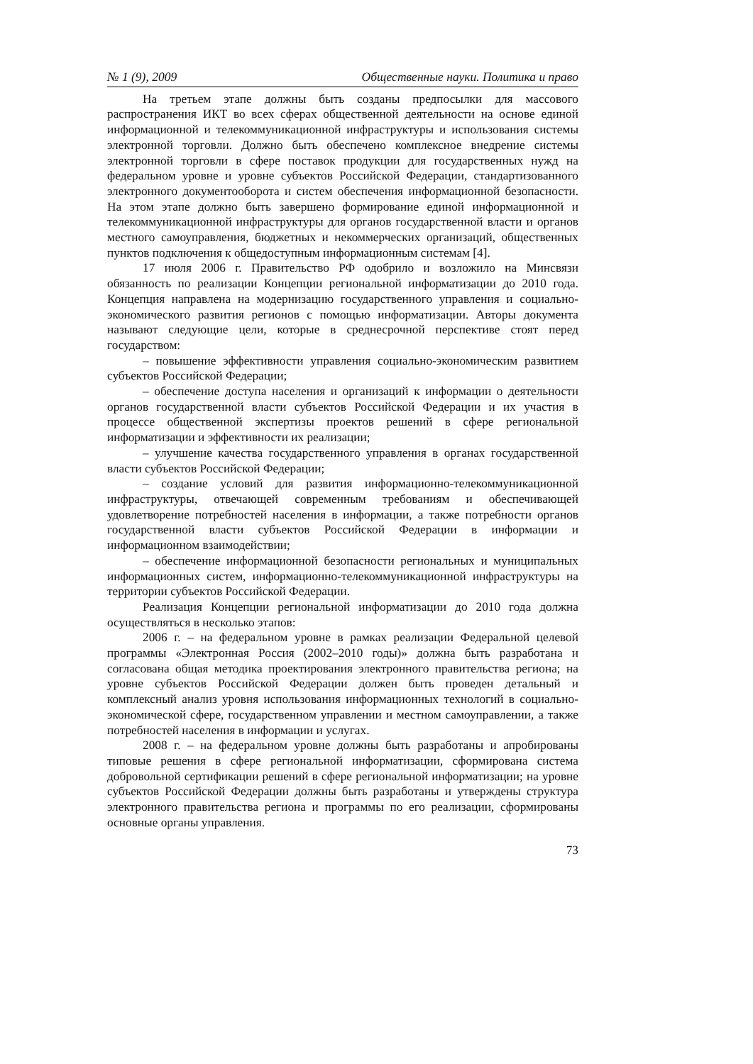№ 1 (9), 2009 Общественные науки. Политика и право
На третьем этапе должны быть созданы предпосылки для массового распространения ИКТ во всех сферах общественной деятельности на основе единой информационной и телекоммуникационной инфраструктуры и использования системы электронной торговли. Должно быть обеспечено комплексное внедрение системы электронной торговли в сфере поставок продукции для государственных нужд на федеральном уровне и уровне субъектов Российской Федерации, стандартизованного электронного документооборота и систем обеспечения информационной безопасности. На этом этапе должно быть завершено формирование единой информационной и телекоммуникационной инфраструктуры для органов государственной власти и органов местного самоуправления, бюджетных и некоммерческих организаций, общественных пунктов подключения к общедоступным информационным системам [4].
17 июля 2006 г. Правительство РФ одобрило и возложило на Минсвязи обязанность по реализации Концепции региональной информатизации до 2010 года. Концепция направлена на модернизацию государственного управления и социально-экономического развития регионов с помощью информатизации. Авторы документа называют следующие цели, которые в среднесрочной перспективе стоят перед государством:
– повышение эффективности управления социально-экономическим развитием субъектов Российской Федерации;
– обеспечение доступа населения и организаций к информации о деятельности органов государственной власти субъектов Российской Федерации и их участия в процессе общественной экспертизы проектов решений в сфере региональной информатизации и эффективности их реализации;
– улучшение качества государственного управления в органах государственной власти субъектов Российской Федерации;
– создание условий для развития информационно-телекоммуникационной инфраструктуры, отвечающей современным требованиям и обеспечивающей удовлетворение потребностей населения в информации, а также потребности органов государственной власти субъектов Российской Федерации в информации и информационном взаимодействии;
– обеспечение информационной безопасности региональных и муниципальных информационных систем, информационно-телекоммуникационной инфраструктуры на территории субъектов Российской Федерации.
Реализация Концепции региональной информатизации до 2010 года должна осуществляться в несколько этапов:
2006 г. – на федеральном уровне в рамках реализации Федеральной целевой программы «Электронная Россия (2002–2010 годы)» должна быть разработана и согласована общая методика проектирования электронного правительства региона; на уровне субъектов Российской Федерации должен быть проведен детальный и комплексный анализ уровня использования информационных технологий в социально-экономической сфере, государственном управлении и местном самоуправлении, а также потребностей населения в информации и услугах.
2008 г. – на федеральном уровне должны быть разработаны и апробированы типовые решения в сфере региональной информатизации, сформирована система добровольной сертификации решений в сфере региональной информатизации; на уровне субъектов Российской Федерации должны быть разработаны и утверждены структура электронного правительства региона и программы по его реализации, сформированы основные органы управления.
73